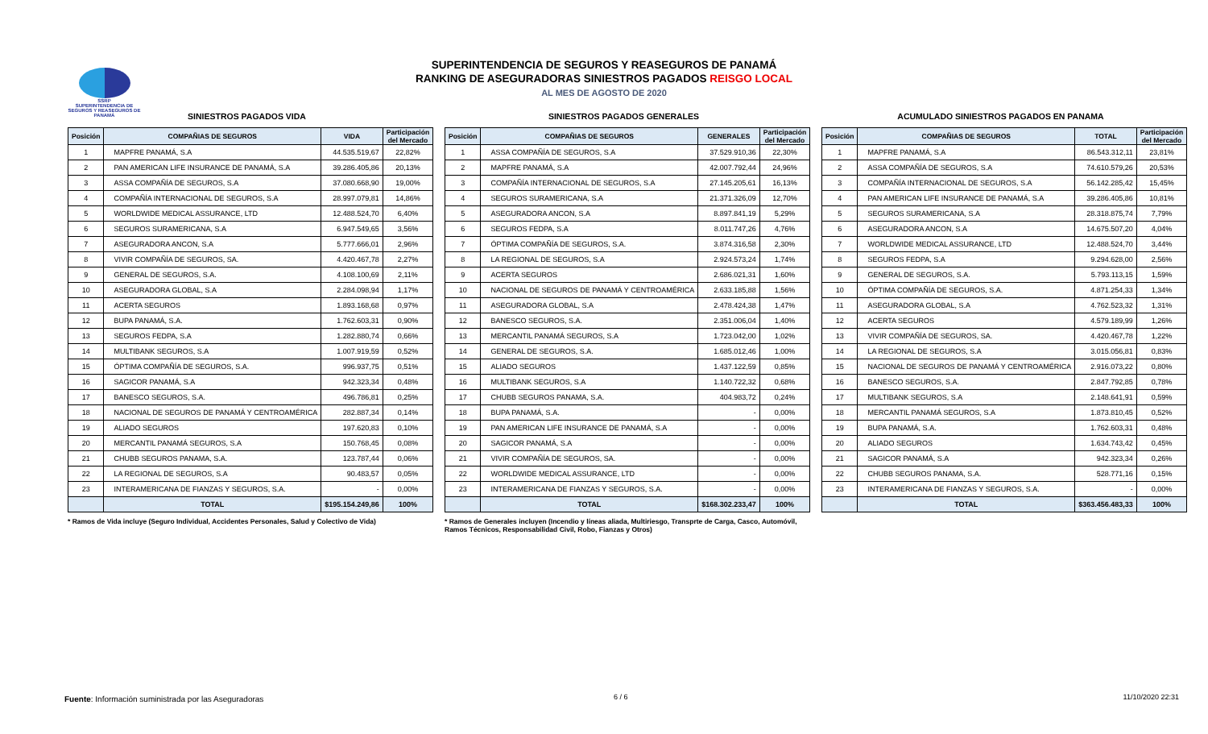SSRP
SUPERINTENDENCIA DE SEGUROS Y REASEGUROS DE PANAMÁ
SUPERINTENDENCIA DE SEGUROS Y REASEGUROS DE PANAMÁ
RANKING DE ASEGURADORAS SINIESTROS PAGADOS REISGO LOCAL
AL MES DE AGOSTO DE 2020
SINIESTROS PAGADOS VIDA
| Posición | COMPAÑIAS DE SEGUROS | VIDA | Participación del Mercado |
| --- | --- | --- | --- |
| 1 | MAPFRE PANAMÁ, S.A | 44.535.519,67 | 22,82% |
| 2 | PAN AMERICAN LIFE INSURANCE DE PANAMÁ, S.A | 39.286.405,86 | 20,13% |
| 3 | ASSA COMPAÑÍA DE SEGUROS, S.A | 37.080.668,90 | 19,00% |
| 4 | COMPAÑÍA INTERNACIONAL DE SEGUROS, S.A | 28.997.079,81 | 14,86% |
| 5 | WORLDWIDE MEDICAL ASSURANCE, LTD | 12.488.524,70 | 6,40% |
| 6 | SEGUROS SURAMERICANA, S.A | 6.947.549,65 | 3,56% |
| 7 | ASEGURADORA ANCON, S.A | 5.777.666,01 | 2,96% |
| 8 | VIVIR COMPAÑÍA DE SEGUROS, SA. | 4.420.467,78 | 2,27% |
| 9 | GENERAL DE SEGUROS, S.A. | 4.108.100,69 | 2,11% |
| 10 | ASEGURADORA GLOBAL, S.A | 2.284.098,94 | 1,17% |
| 11 | ACERTA SEGUROS | 1.893.168,68 | 0,97% |
| 12 | BUPA PANAMÁ, S.A. | 1.762.603,31 | 0,90% |
| 13 | SEGUROS FEDPA, S.A | 1.282.880,74 | 0,66% |
| 14 | MULTIBANK SEGUROS, S.A | 1.007.919,59 | 0,52% |
| 15 | ÓPTIMA COMPAÑÍA DE SEGUROS, S.A. | 996.937,75 | 0,51% |
| 16 | SAGICOR PANAMÁ, S.A | 942.323,34 | 0,48% |
| 17 | BANESCO SEGUROS, S.A. | 496.786,81 | 0,25% |
| 18 | NACIONAL DE SEGUROS DE PANAMÁ Y CENTROAMÉRICA | 282.887,34 | 0,14% |
| 19 | ALIADO SEGUROS | 197.620,83 | 0,10% |
| 20 | MERCANTIL PANAMÁ SEGUROS, S.A | 150.768,45 | 0,08% |
| 21 | CHUBB SEGUROS PANAMA, S.A. | 123.787,44 | 0,06% |
| 22 | LA REGIONAL DE SEGUROS, S.A | 90.483,57 | 0,05% |
| 23 | INTERAMERICANA DE FIANZAS Y SEGUROS, S.A. | - | 0,00% |
| | TOTAL | $195.154.249,86 | 100% |
* Ramos de Vida incluye (Seguro Individual, Accidentes Personales, Salud y Colectivo de Vida)
SINIESTROS PAGADOS GENERALES
| Posición | COMPAÑIAS DE SEGUROS | GENERALES | Participación del Mercado |
| --- | --- | --- | --- |
| 1 | ASSA COMPAÑÍA DE SEGUROS, S.A | 37.529.910,36 | 22,30% |
| 2 | MAPFRE PANAMÁ, S.A | 42.007.792,44 | 24,96% |
| 3 | COMPAÑÍA INTERNACIONAL DE SEGUROS, S.A | 27.145.205,61 | 16,13% |
| 4 | SEGUROS SURAMERICANA, S.A | 21.371.326,09 | 12,70% |
| 5 | ASEGURADORA ANCON, S.A | 8.897.841,19 | 5,29% |
| 6 | SEGUROS FEDPA, S.A | 8.011.747,26 | 4,76% |
| 7 | ÓPTIMA COMPAÑÍA DE SEGUROS, S.A. | 3.874.316,58 | 2,30% |
| 8 | LA REGIONAL DE SEGUROS, S.A | 2.924.573,24 | 1,74% |
| 9 | ACERTA SEGUROS | 2.686.021,31 | 1,60% |
| 10 | NACIONAL DE SEGUROS DE PANAMÁ Y CENTROAMÉRICA | 2.633.185,88 | 1,56% |
| 11 | ASEGURADORA GLOBAL, S.A | 2.478.424,38 | 1,47% |
| 12 | BANESCO SEGUROS, S.A. | 2.351.006,04 | 1,40% |
| 13 | MERCANTIL PANAMÁ SEGUROS, S.A | 1.723.042,00 | 1,02% |
| 14 | GENERAL DE SEGUROS, S.A. | 1.685.012,46 | 1,00% |
| 15 | ALIADO SEGUROS | 1.437.122,59 | 0,85% |
| 16 | MULTIBANK SEGUROS, S.A | 1.140.722,32 | 0,68% |
| 17 | CHUBB SEGUROS PANAMA, S.A. | 404.983,72 | 0,24% |
| 18 | BUPA PANAMÁ, S.A. | - | 0,00% |
| 19 | PAN AMERICAN LIFE INSURANCE DE PANAMÁ, S.A | - | 0,00% |
| 20 | SAGICOR PANAMÁ, S.A | - | 0,00% |
| 21 | VIVIR COMPAÑÍA DE SEGUROS, SA. | - | 0,00% |
| 22 | WORLDWIDE MEDICAL ASSURANCE, LTD | - | 0,00% |
| 23 | INTERAMERICANA DE FIANZAS Y SEGUROS, S.A. | - | 0,00% |
| | TOTAL | $168.302.233,47 | 100% |
* Ramos de Generales incluyen (Incendio y líneas aliada, Multiriesgo, Transprte de Carga, Casco, Automóvil, Ramos Técnicos, Responsabilidad Civil, Robo, Fianzas y Otros)
ACUMULADO SINIESTROS PAGADOS EN PANAMA
| Posición | COMPAÑIAS DE SEGUROS | TOTAL | Participación del Mercado |
| --- | --- | --- | --- |
| 1 | MAPFRE PANAMÁ, S.A | 86.543.312,11 | 23,81% |
| 2 | ASSA COMPAÑÍA DE SEGUROS, S.A | 74.610.579,26 | 20,53% |
| 3 | COMPAÑÍA INTERNACIONAL DE SEGUROS, S.A | 56.142.285,42 | 15,45% |
| 4 | PAN AMERICAN LIFE INSURANCE DE PANAMÁ, S.A | 39.286.405,86 | 10,81% |
| 5 | SEGUROS SURAMERICANA, S.A | 28.318.875,74 | 7,79% |
| 6 | ASEGURADORA ANCON, S.A | 14.675.507,20 | 4,04% |
| 7 | WORLDWIDE MEDICAL ASSURANCE, LTD | 12.488.524,70 | 3,44% |
| 8 | SEGUROS FEDPA, S.A | 9.294.628,00 | 2,56% |
| 9 | GENERAL DE SEGUROS, S.A. | 5.793.113,15 | 1,59% |
| 10 | ÓPTIMA COMPAÑÍA DE SEGUROS, S.A. | 4.871.254,33 | 1,34% |
| 11 | ASEGURADORA GLOBAL, S.A | 4.762.523,32 | 1,31% |
| 12 | ACERTA SEGUROS | 4.579.189,99 | 1,26% |
| 13 | VIVIR COMPAÑÍA DE SEGUROS, SA. | 4.420.467,78 | 1,22% |
| 14 | LA REGIONAL DE SEGUROS, S.A | 3.015.056,81 | 0,83% |
| 15 | NACIONAL DE SEGUROS DE PANAMÁ Y CENTROAMÉRICA | 2.916.073,22 | 0,80% |
| 16 | BANESCO SEGUROS, S.A. | 2.847.792,85 | 0,78% |
| 17 | MULTIBANK SEGUROS, S.A | 2.148.641,91 | 0,59% |
| 18 | MERCANTIL PANAMÁ SEGUROS, S.A | 1.873.810,45 | 0,52% |
| 19 | BUPA PANAMÁ, S.A. | 1.762.603,31 | 0,48% |
| 20 | ALIADO SEGUROS | 1.634.743,42 | 0,45% |
| 21 | SAGICOR PANAMÁ, S.A | 942.323,34 | 0,26% |
| 22 | CHUBB SEGUROS PANAMA, S.A. | 528.771,16 | 0,15% |
| 23 | INTERAMERICANA DE FIANZAS Y SEGUROS, S.A. | - | 0,00% |
| | TOTAL | $363.456.483,33 | 100% |
Fuente: Información suministrada por las Aseguradoras
6 / 6 11/10/2020 22:31